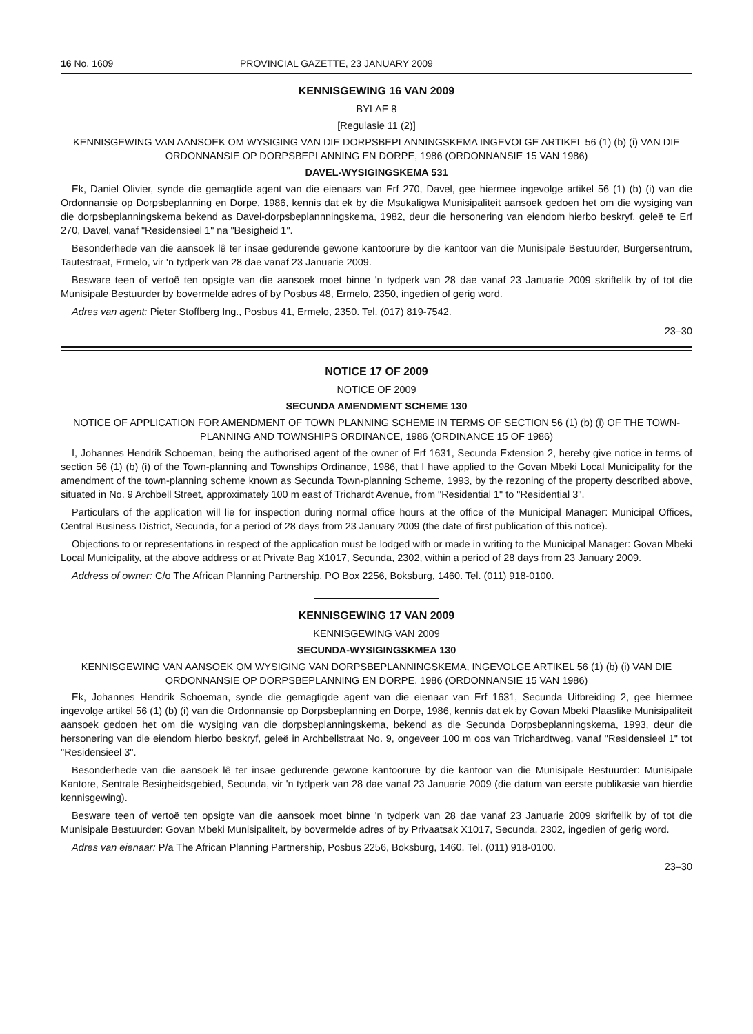16 No. 1609 PROVINCIAL GAZETTE, 23 JANUARY 2009
KENNISGEWING 16 VAN 2009
BYLAE 8
[Regulasie 11 (2)]
KENNISGEWING VAN AANSOEK OM WYSIGING VAN DIE DORPSBEPLANNINGSKEMA INGEVOLGE ARTIKEL 56 (1) (b) (i) VAN DIE ORDONNANSIE OP DORPSBEPLANNING EN DORPE, 1986 (ORDONNANSIE 15 VAN 1986)
DAVEL-WYSIGINGSKEMA 531
Ek, Daniel Olivier, synde die gemagtide agent van die eienaars van Erf 270, Davel, gee hiermee ingevolge artikel 56 (1) (b) (i) van die Ordonnansie op Dorpsbeplanning en Dorpe, 1986, kennis dat ek by die Msukaligwa Munisipaliteit aansoek gedoen het om die wysiging van die dorpsbeplanningskema bekend as Davel-dorpsbeplannningskema, 1982, deur die hersonering van eiendom hierbo beskryf, geleë te Erf 270, Davel, vanaf "Residensieel 1" na "Besigheid 1".
Besonderhede van die aansoek lê ter insae gedurende gewone kantoorure by die kantoor van die Munisipale Bestuurder, Burgersentrum, Tautestraat, Ermelo, vir 'n tydperk van 28 dae vanaf 23 Januarie 2009.
Besware teen of vertoë ten opsigte van die aansoek moet binne 'n tydperk van 28 dae vanaf 23 Januarie 2009 skriftelik by of tot die Munisipale Bestuurder by bovermelde adres of by Posbus 48, Ermelo, 2350, ingedien of gerig word.
Adres van agent: Pieter Stoffberg Ing., Posbus 41, Ermelo, 2350. Tel. (017) 819-7542.
23–30
NOTICE 17 OF 2009
NOTICE OF 2009
SECUNDA AMENDMENT SCHEME 130
NOTICE OF APPLICATION FOR AMENDMENT OF TOWN PLANNING SCHEME IN TERMS OF SECTION 56 (1) (b) (i) OF THE TOWN-PLANNING AND TOWNSHIPS ORDINANCE, 1986 (ORDINANCE 15 OF 1986)
I, Johannes Hendrik Schoeman, being the authorised agent of the owner of Erf 1631, Secunda Extension 2, hereby give notice in terms of section 56 (1) (b) (i) of the Town-planning and Townships Ordinance, 1986, that I have applied to the Govan Mbeki Local Municipality for the amendment of the town-planning scheme known as Secunda Town-planning Scheme, 1993, by the rezoning of the property described above, situated in No. 9 Archbell Street, approximately 100 m east of Trichardt Avenue, from "Residential 1" to "Residential 3".
Particulars of the application will lie for inspection during normal office hours at the office of the Municipal Manager: Municipal Offices, Central Business District, Secunda, for a period of 28 days from 23 January 2009 (the date of first publication of this notice).
Objections to or representations in respect of the application must be lodged with or made in writing to the Municipal Manager: Govan Mbeki Local Municipality, at the above address or at Private Bag X1017, Secunda, 2302, within a period of 28 days from 23 January 2009.
Address of owner: C/o The African Planning Partnership, PO Box 2256, Boksburg, 1460. Tel. (011) 918-0100.
KENNISGEWING 17 VAN 2009
KENNISGEWING VAN 2009
SECUNDA-WYSIGINGSKMEA 130
KENNISGEWING VAN AANSOEK OM WYSIGING VAN DORPSBEPLANNINGSKEMA, INGEVOLGE ARTIKEL 56 (1) (b) (i) VAN DIE ORDONNANSIE OP DORPSBEPLANNING EN DORPE, 1986 (ORDONNANSIE 15 VAN 1986)
Ek, Johannes Hendrik Schoeman, synde die gemagtigde agent van die eienaar van Erf 1631, Secunda Uitbreiding 2, gee hiermee ingevolge artikel 56 (1) (b) (i) van die Ordonnansie op Dorpsbeplanning en Dorpe, 1986, kennis dat ek by Govan Mbeki Plaaslike Munisipaliteit aansoek gedoen het om die wysiging van die dorpsbeplanningskema, bekend as die Secunda Dorpsbeplanningskema, 1993, deur die hersonering van die eiendom hierbo beskryf, geleë in Archbellstraat No. 9, ongeveer 100 m oos van Trichardtweg, vanaf "Residensieel 1" tot "Residensieel 3".
Besonderhede van die aansoek lê ter insae gedurende gewone kantoorure by die kantoor van die Munisipale Bestuurder: Munisipale Kantore, Sentrale Besigheidsgebied, Secunda, vir 'n tydperk van 28 dae vanaf 23 Januarie 2009 (die datum van eerste publikasie van hierdie kennisgewing).
Besware teen of vertoë ten opsigte van die aansoek moet binne 'n tydperk van 28 dae vanaf 23 Januarie 2009 skriftelik by of tot die Munisipale Bestuurder: Govan Mbeki Munisipaliteit, by bovermelde adres of by Privaatsak X1017, Secunda, 2302, ingedien of gerig word.
Adres van eienaar: P/a The African Planning Partnership, Posbus 2256, Boksburg, 1460. Tel. (011) 918-0100.
23–30